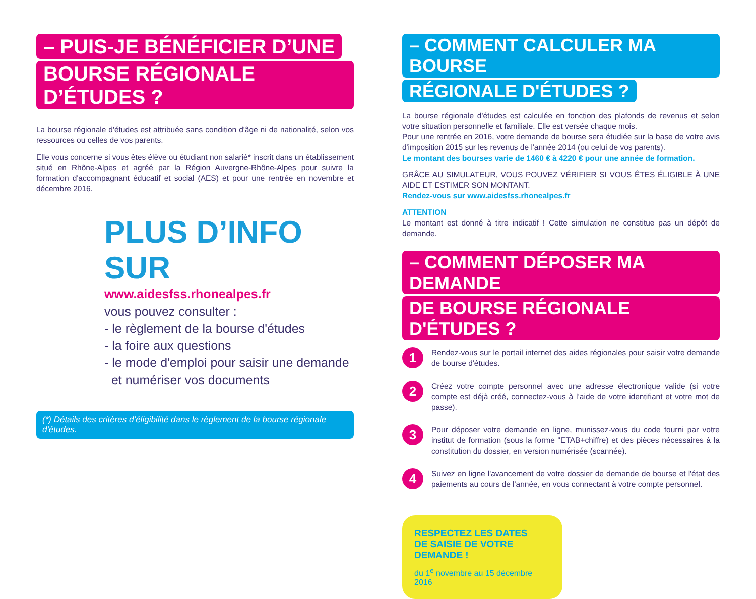– PUIS-JE BÉNÉFICIER D’UNE
BOURSE RÉGIONALE D’ÉTUDES ?
La bourse régionale d'études est attribuée sans condition d'âge ni de nationalité, selon vos ressources ou celles de vos parents.
Elle vous concerne si vous êtes élève ou étudiant non salarié* inscrit dans un établissement situé en Rhône-Alpes et agréé par la Région Auvergne-Rhône-Alpes pour suivre la formation d'accompagnant éducatif et social (AES) et pour une rentrée en novembre et décembre 2016.
PLUS D’INFO SUR
www.aidesfss.rhonealpes.fr
vous pouvez consulter :
- le règlement de la bourse d'études
- la foire aux questions
- le mode d'emploi pour saisir une demande
et numériser vos documents
(*) Détails des critères d’éligibilité dans le règlement de la bourse régionale d'études.
– COMMENT CALCULER MA BOURSE
RÉGIONALE D'ÉTUDES ?
La bourse régionale d'études est calculée en fonction des plafonds de revenus et selon votre situation personnelle et familiale. Elle est versée chaque mois.
Pour une rentrée en 2016, votre demande de bourse sera étudiée sur la base de votre avis d'imposition 2015 sur les revenus de l'année 2014 (ou celui de vos parents).
Le montant des bourses varie de 1460 € à 4220 € pour une année de formation.
GRÂCE AU SIMULATEUR, VOUS POUVEZ VÉRIFIER SI VOUS ÊTES ÉLIGIBLE À UNE AIDE ET ESTIMER SON MONTANT.
Rendez-vous sur www.aidesfss.rhonealpes.fr
ATTENTION
Le montant est donné à titre indicatif ! Cette simulation ne constitue pas un dépôt de demande.
– COMMENT DÉPOSER MA DEMANDE
DE BOURSE RÉGIONALE D'ÉTUDES ?
1
Rendez-vous sur le portail internet des aides régionales pour saisir votre demande de bourse d'études.
2
Créez votre compte personnel avec une adresse électronique valide (si votre compte est déjà créé, connectez-vous à l’aide de votre identifiant et votre mot de passe).
3
Pour déposer votre demande en ligne, munissez-vous du code fourni par votre institut de formation (sous la forme "ETAB+chiffre) et des pièces nécessaires à la constitution du dossier, en version numérisée (scannée).
4
Suivez en ligne l'avancement de votre dossier de demande de bourse et l'état des paiements au cours de l'année, en vous connectant à votre compte personnel.
RESPECTEZ LES DATES
DE SAISIE DE VOTRE DEMANDE !
du 1<sup>e</sup> novembre au 15 décembre 2016